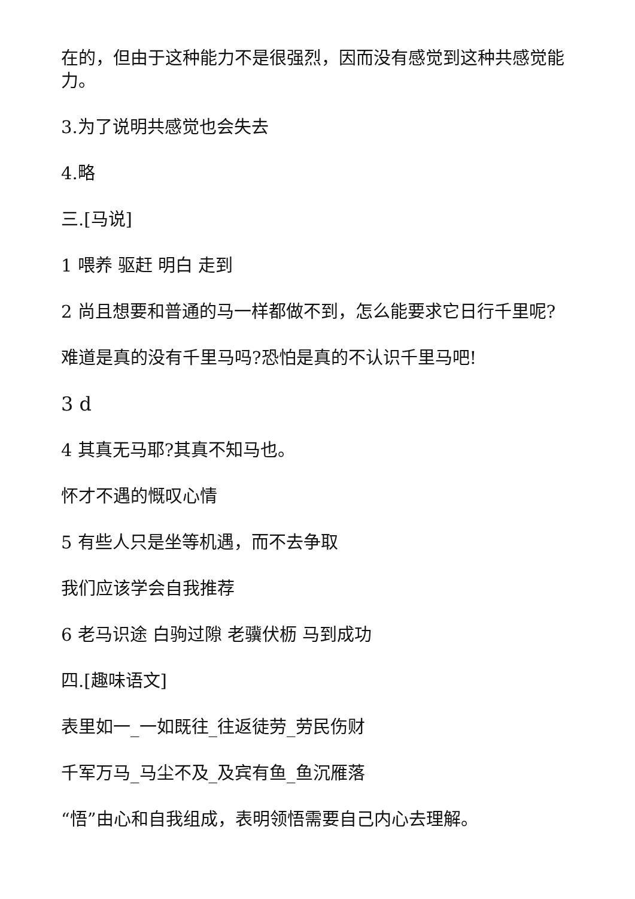在的，但由于这种能力不是很强烈，因而没有感觉到这种共感觉能力。
3.为了说明共感觉也会失去
4.略
三.[马说]
1 喂养 驱赶 明白 走到
2 尚且想要和普通的马一样都做不到，怎么能要求它日行千里呢?
难道是真的没有千里马吗?恐怕是真的不认识千里马吧!
3 d
4 其真无马耶?其真不知马也。
怀才不遇的慨叹心情
5 有些人只是坐等机遇，而不去争取
我们应该学会自我推荐
6 老马识途 白驹过隙 老骥伏枥 马到成功
四.[趣味语文]
表里如一_一如既往_往返徒劳_劳民伤财
千军万马_马尘不及_及宾有鱼_鱼沉雁落
“悟”由心和自我组成，表明领悟需要自己内心去理解。